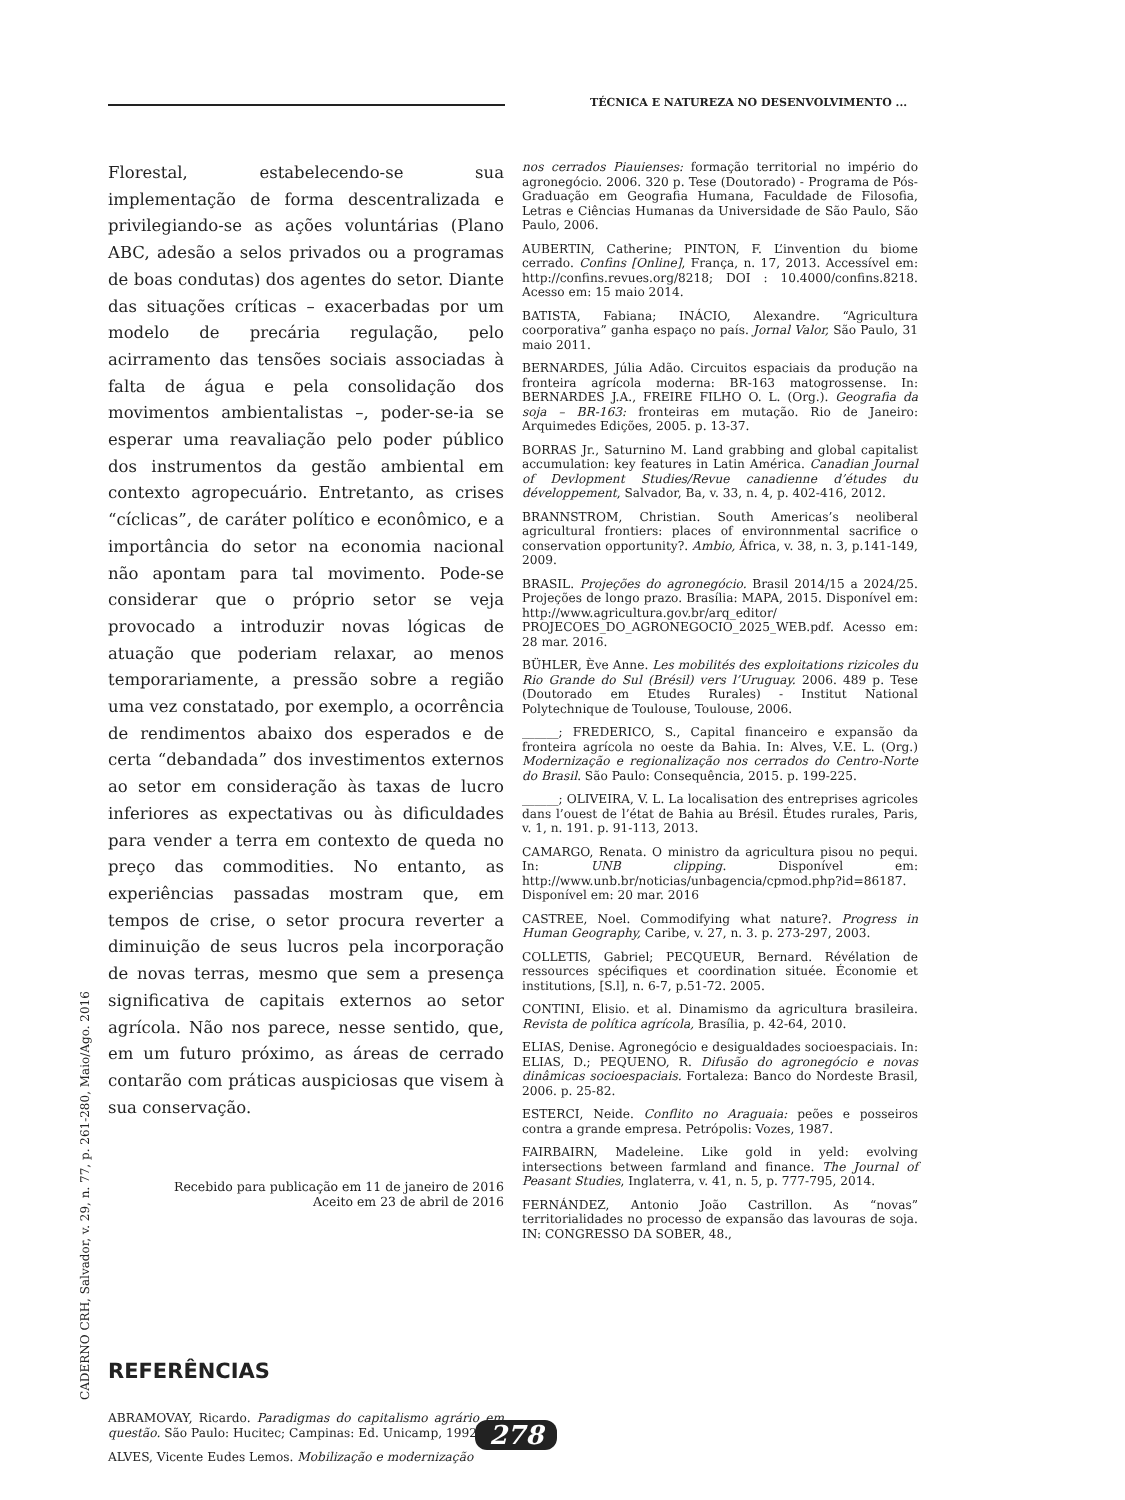TÉCNICA E NATUREZA NO DESENVOLVIMENTO ...
Florestal, estabelecendo-se sua implementação de forma descentralizada e privilegiando-se as ações voluntárias (Plano ABC, adesão a selos privados ou a programas de boas condutas) dos agentes do setor. Diante das situações críticas – exacerbadas por um modelo de precária regulação, pelo acirramento das tensões sociais associadas à falta de água e pela consolidação dos movimentos ambientalistas –, poder-se-ia se esperar uma reavaliação pelo poder público dos instrumentos da gestão ambiental em contexto agropecuário. Entretanto, as crises “cíclicas”, de caráter político e econômico, e a importância do setor na economia nacional não apontam para tal movimento. Pode-se considerar que o próprio setor se veja provocado a introduzir novas lógicas de atuação que poderiam relaxar, ao menos temporariamente, a pressão sobre a região uma vez constatado, por exemplo, a ocorrência de rendimentos abaixo dos esperados e de certa “debandada” dos investimentos externos ao setor em consideração às taxas de lucro inferiores as expectativas ou às dificuldades para vender a terra em contexto de queda no preço das commodities. No entanto, as experiências passadas mostram que, em tempos de crise, o setor procura reverter a diminuição de seus lucros pela incorporação de novas terras, mesmo que sem a presença significativa de capitais externos ao setor agrícola. Não nos parece, nesse sentido, que, em um futuro próximo, as áreas de cerrado contarão com práticas auspiciosas que visem à sua conservação.
Recebido para publicação em 11 de janeiro de 2016
Aceito em 23 de abril de 2016
REFERÊNCIAS
ABRAMOVAY, Ricardo. Paradigmas do capitalismo agrário em questão. São Paulo: Hucitec; Campinas: Ed. Unicamp, 1992.
ALVES, Vicente Eudes Lemos. Mobilização e modernização
nos cerrados Piauienses: formação territorial no império do agronegócio. 2006. 320 p. Tese (Doutorado) - Programa de Pós-Graduação em Geografia Humana, Faculdade de Filosofia, Letras e Ciências Humanas da Universidade de São Paulo, São Paulo, 2006.
AUBERTIN, Catherine; PINTON, F. L’invention du biome cerrado. Confins [Online], França, n. 17, 2013. Accessível em: http://confins.revues.org/8218; DOI : 10.4000/confins.8218. Acesso em: 15 maio 2014.
BATISTA, Fabiana; INÁCIO, Alexandre. “Agricultura coorporativa” ganha espaço no país. Jornal Valor, São Paulo, 31 maio 2011.
BERNARDES, Júlia Adão. Circuitos espaciais da produção na fronteira agrícola moderna: BR-163 matogrossense. In: BERNARDES J.A., FREIRE FILHO O. L. (Org.). Geografia da soja – BR-163: fronteiras em mutação. Rio de Janeiro: Arquimedes Edições, 2005. p. 13-37.
BORRAS Jr., Saturnino M. Land grabbing and global capitalist accumulation: key features in Latin América. Canadian Journal of Devlopment Studies/Revue canadienne d’études du développement, Salvador, Ba, v. 33, n. 4, p. 402-416, 2012.
BRANNSTROM, Christian. South Americas’s neoliberal agricultural frontiers: places of environnmental sacrifice o conservation opportunity?. Ambio, África, v. 38, n. 3, p.141-149, 2009.
BRASIL. Projeções do agronegócio. Brasil 2014/15 a 2024/25. Projeções de longo prazo. Brasília: MAPA, 2015. Disponível em: http://www.agricultura.gov.br/arq_editor/ PROJECOES_DO_AGRONEGOCIO_2025_WEB.pdf. Acesso em: 28 mar. 2016.
BÜHLER, Ève Anne. Les mobilités des exploitations rizicoles du Rio Grande do Sul (Brésil) vers l’Uruguay. 2006. 489 p. Tese (Doutorado em Etudes Rurales) - Institut National Polytechnique de Toulouse, Toulouse, 2006.
______; FREDERICO, S., Capital financeiro e expansão da fronteira agrícola no oeste da Bahia. In: Alves, V.E. L. (Org.) Modernização e regionalização nos cerrados do Centro-Norte do Brasil. São Paulo: Consequência, 2015. p. 199-225.
______; OLIVEIRA, V. L. La localisation des entreprises agricoles dans l’ouest de l’état de Bahia au Brésil. Études rurales, Paris, v. 1, n. 191. p. 91-113, 2013.
CAMARGO, Renata. O ministro da agricultura pisou no pequi. In: UNB clipping. Disponível em: http://www.unb.br/noticias/unbagencia/cpmod.php?id=86187. Disponível em: 20 mar. 2016
CASTREE, Noel. Commodifying what nature?. Progress in Human Geography, Caribe, v. 27, n. 3. p. 273-297, 2003.
COLLETIS, Gabriel; PECQUEUR, Bernard. Révélation de ressources spécifiques et coordination située. Économie et institutions, [S.l], n. 6-7, p.51-72. 2005.
CONTINI, Elisio. et al. Dinamismo da agricultura brasileira. Revista de política agrícola, Brasília, p. 42-64, 2010.
ELIAS, Denise. Agronegócio e desigualdades socioespaciais. In: ELIAS, D.; PEQUENO, R. Difusão do agronegócio e novas dinâmicas socioespaciais. Fortaleza: Banco do Nordeste Brasil, 2006. p. 25-82.
ESTERCI, Neide. Conflito no Araguaia: peões e posseiros contra a grande empresa. Petrópolis: Vozes, 1987.
FAIRBAIRN, Madeleine. Like gold in yeld: evolving intersections between farmland and finance. The Journal of Peasant Studies, Inglaterra, v. 41, n. 5, p. 777-795, 2014.
FERNÁNDEZ, Antonio João Castrillon. As “novas” territorialidades no processo de expansão das lavouras de soja. IN: CONGRESSO DA SOBER, 48.,
CADERNO CRH, Salvador, v. 29, n. 77, p. 261-280, Maio/Ago. 2016
278